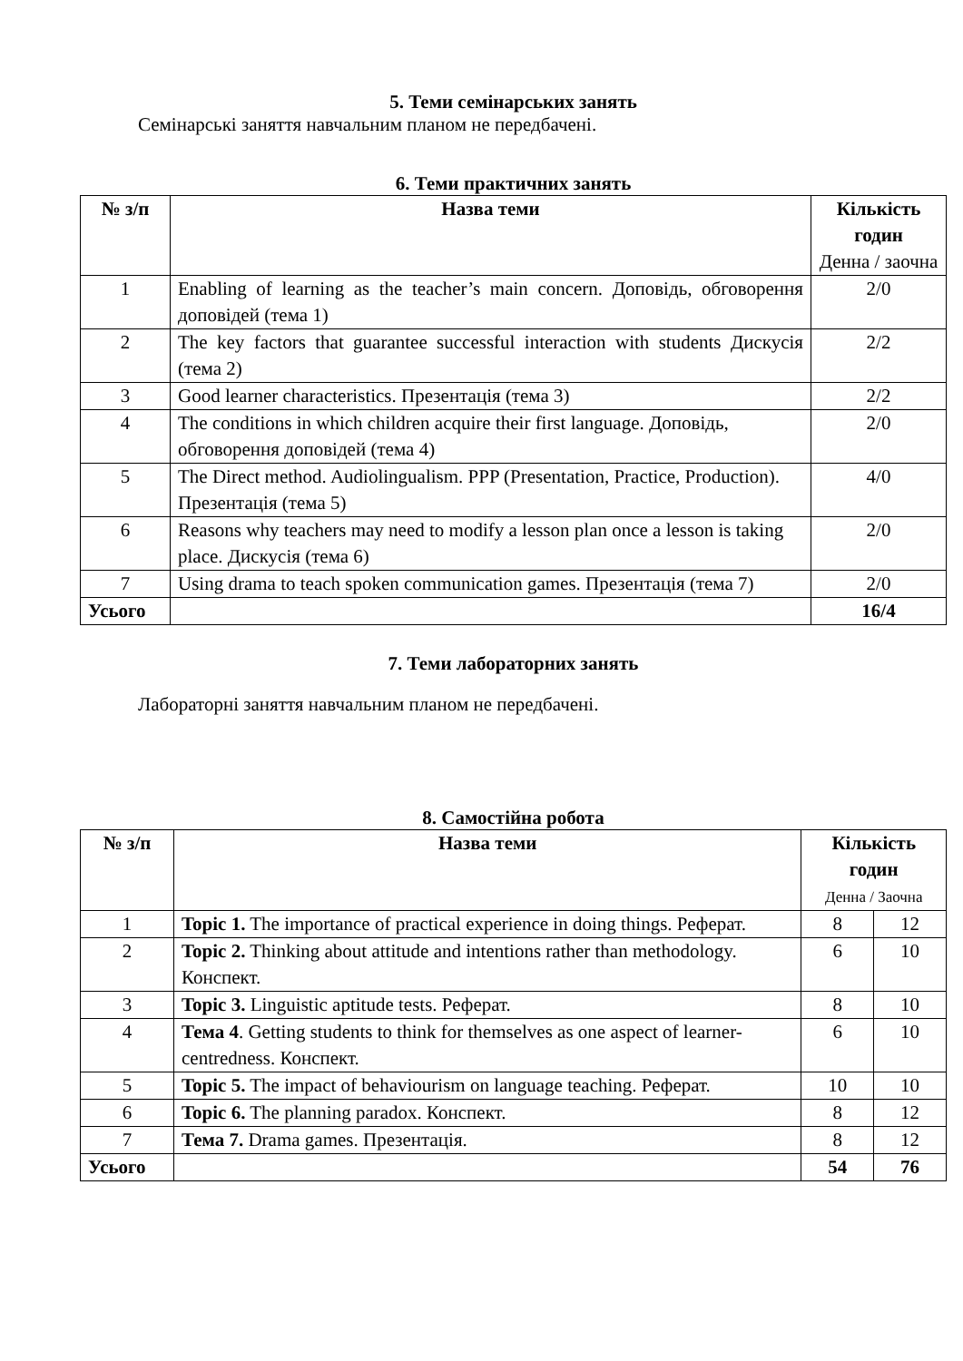5. Теми семінарських занять
Семінарські заняття навчальним планом не передбачені.
6. Теми практичних занять
| № з/п | Назва теми | Кількість годин Денна / заочна |
| --- | --- | --- |
| 1 | Enabling of learning as the teacher’s main concern. Доповідь, обговорення доповідей (тема 1) | 2/0 |
| 2 | The key factors that guarantee successful interaction with students Дискусія (тема 2) | 2/2 |
| 3 | Good learner characteristics. Презентація (тема 3) | 2/2 |
| 4 | The conditions in which children acquire their first language. Доповідь, обговорення доповідей (тема 4) | 2/0 |
| 5 | The Direct method. Audiolingualism. PPP (Presentation, Practice, Production). Презентація (тема 5) | 4/0 |
| 6 | Reasons why teachers may need to modify a lesson plan once a lesson is taking place. Дискусія (тема 6) | 2/0 |
| 7 | Using drama to teach spoken communication games. Презентація (тема 7) | 2/0 |
| Усього | | 16/4 |
7. Теми лабораторних занять
Лабораторні заняття навчальним планом не передбачені.
8. Самостійна робота
| № з/п | Назва теми | Кількість годин Денна / Заочна | |
| --- | --- | --- | --- |
| 1 | Topic 1. The importance of practical experience in doing things. Реферат. | 8 | 12 |
| 2 | Topic 2. Thinking about attitude and intentions rather than methodology. Конспект. | 6 | 10 |
| 3 | Topic 3. Linguistic aptitude tests. Реферат. | 8 | 10 |
| 4 | Тема 4 . Getting students to think for themselves as one aspect of learner-centredness. Конспект. | 6 | 10 |
| 5 | Topic 5. The impact of behaviourism on language teaching. Реферат. | 10 | 10 |
| 6 | Topic 6. The planning paradox. Конспект. | 8 | 12 |
| 7 | Тема 7. Drama games. Презентація. | 8 | 12 |
| Усього | | 54 | 76 |